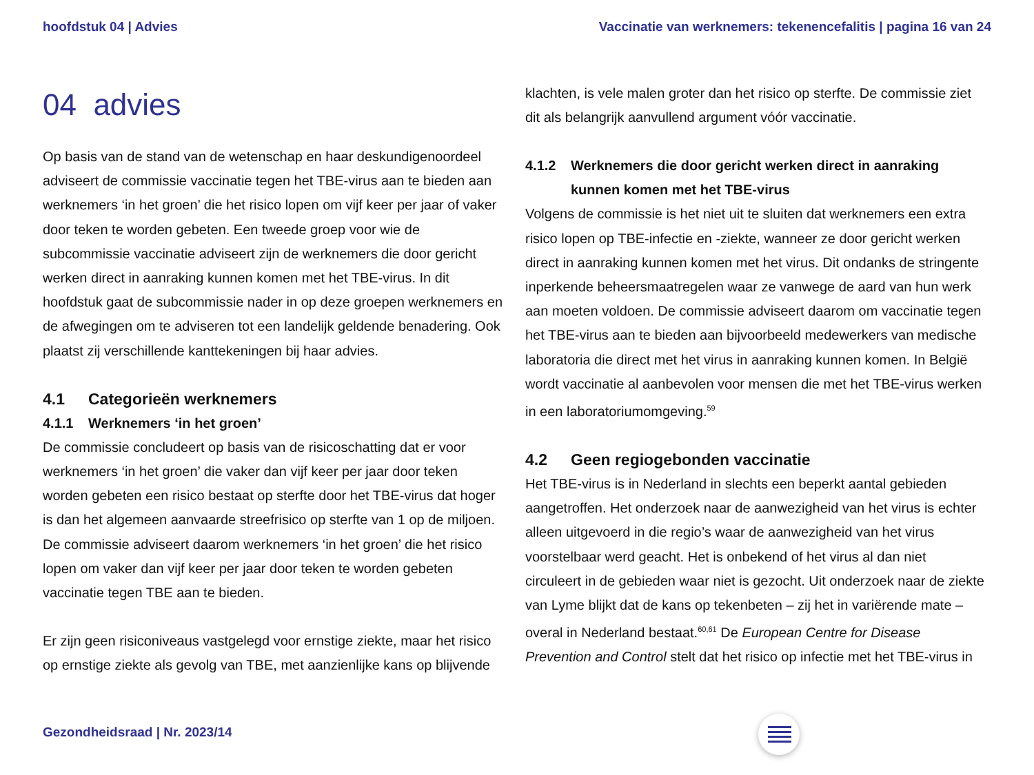hoofdstuk 04 | Advies Vaccinatie van werknemers: tekenencefalitis | pagina 16 van 24
04 advies
Op basis van de stand van de wetenschap en haar deskundigenoordeel adviseert de commissie vaccinatie tegen het TBE-virus aan te bieden aan werknemers ‘in het groen’ die het risico lopen om vijf keer per jaar of vaker door teken te worden gebeten. Een tweede groep voor wie de subcommissie vaccinatie adviseert zijn de werknemers die door gericht werken direct in aanraking kunnen komen met het TBE-virus. In dit hoofdstuk gaat de subcommissie nader in op deze groepen werknemers en de afwegingen om te adviseren tot een landelijk geldende benadering. Ook plaatst zij verschillende kanttekeningen bij haar advies.
4.1 Categorieën werknemers
4.1.1 Werknemers ‘in het groen’
De commissie concludeert op basis van de risicoschatting dat er voor werknemers ‘in het groen’ die vaker dan vijf keer per jaar door teken worden gebeten een risico bestaat op sterfte door het TBE-virus dat hoger is dan het algemeen aanvaarde streefrisico op sterfte van 1 op de miljoen. De commissie adviseert daarom werknemers ‘in het groen’ die het risico lopen om vaker dan vijf keer per jaar door teken te worden gebeten vaccinatie tegen TBE aan te bieden.
Er zijn geen risiconiveaus vastgelegd voor ernstige ziekte, maar het risico op ernstige ziekte als gevolg van TBE, met aanzienlijke kans op blijvende
klachten, is vele malen groter dan het risico op sterfte. De commissie ziet dit als belangrijk aanvullend argument vóór vaccinatie.
4.1.2 Werknemers die door gericht werken direct in aanraking kunnen komen met het TBE-virus
Volgens de commissie is het niet uit te sluiten dat werknemers een extra risico lopen op TBE-infectie en -ziekte, wanneer ze door gericht werken direct in aanraking kunnen komen met het virus. Dit ondanks de stringente inperkende beheersmaatregelen waar ze vanwege de aard van hun werk aan moeten voldoen. De commissie adviseert daarom om vaccinatie tegen het TBE-virus aan te bieden aan bijvoorbeeld medewerkers van medische laboratoria die direct met het virus in aanraking kunnen komen. In België wordt vaccinatie al aanbevolen voor mensen die met het TBE-virus werken in een laboratoriumomgeving.<sup>59</sup>
4.2 Geen regiogebonden vaccinatie
Het TBE-virus is in Nederland in slechts een beperkt aantal gebieden aangetroffen. Het onderzoek naar de aanwezigheid van het virus is echter alleen uitgevoerd in die regio’s waar de aanwezigheid van het virus voorstelbaar werd geacht. Het is onbekend of het virus al dan niet circuleert in de gebieden waar niet is gezocht. Uit onderzoek naar de ziekte van Lyme blijkt dat de kans op tekenbeten – zij het in variërende mate – overal in Nederland bestaat.<sup>60,61</sup> De European Centre for Disease Prevention and Control stelt dat het risico op infectie met het TBE-virus in
Gezondheidsraad | Nr. 2023/14